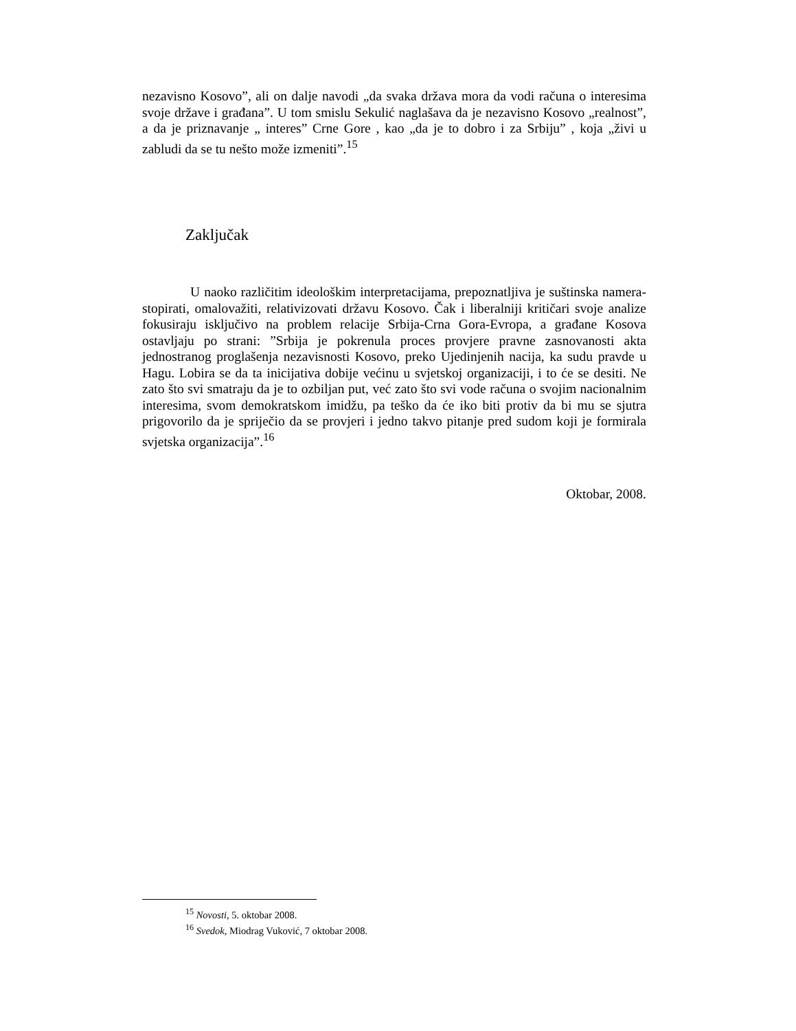nezavisno Kosovo”, ali on dalje navodi „da svaka država mora da vodi računa o interesima svoje države i građana”. U tom smislu Sekulić naglašava da je nezavisno Kosovo „realnost”, a da je priznavanje „ interes” Crne Gore , kao „da je to dobro i za Srbiju” , koja „živi u zabludi da se tu nešto može izmeniti”.<sup>15</sup>
Zaključak
U naoko različitim ideološkim interpretacijama, prepoznatljiva je suštinska namera- stopirati, omalovažiti, relativizovati državu Kosovo. Čak i liberalniji kritičari svoje analize fokusiraju isključivo na problem relacije Srbija-Crna Gora-Evropa, a građane Kosova ostavljaju po strani: ”Srbija je pokrenula proces provjere pravne zasnovanosti akta jednostranog proglašenja nezavisnosti Kosovo, preko Ujedinjenih nacija, ka sudu pravde u Hagu. Lobira se da ta inicijativa dobije većinu u svjetskoj organizaciji, i to će se desiti. Ne zato što svi smatraju da je to ozbiljan put, već zato što svi vode računa o svojim nacionalnim interesima, svom demokratskom imidžu, pa teško da će iko biti protiv da bi mu se sjutra prigovorilo da je spriječio da se provjeri i jedno takvo pitanje pred sudom koji je formirala svjetska organizacija”.<sup>16</sup>
Oktobar, 2008.
<sup>15</sup> Novosti, 5. oktobar 2008.
<sup>16</sup> Svedok, Miodrag Vuković, 7 oktobar 2008.